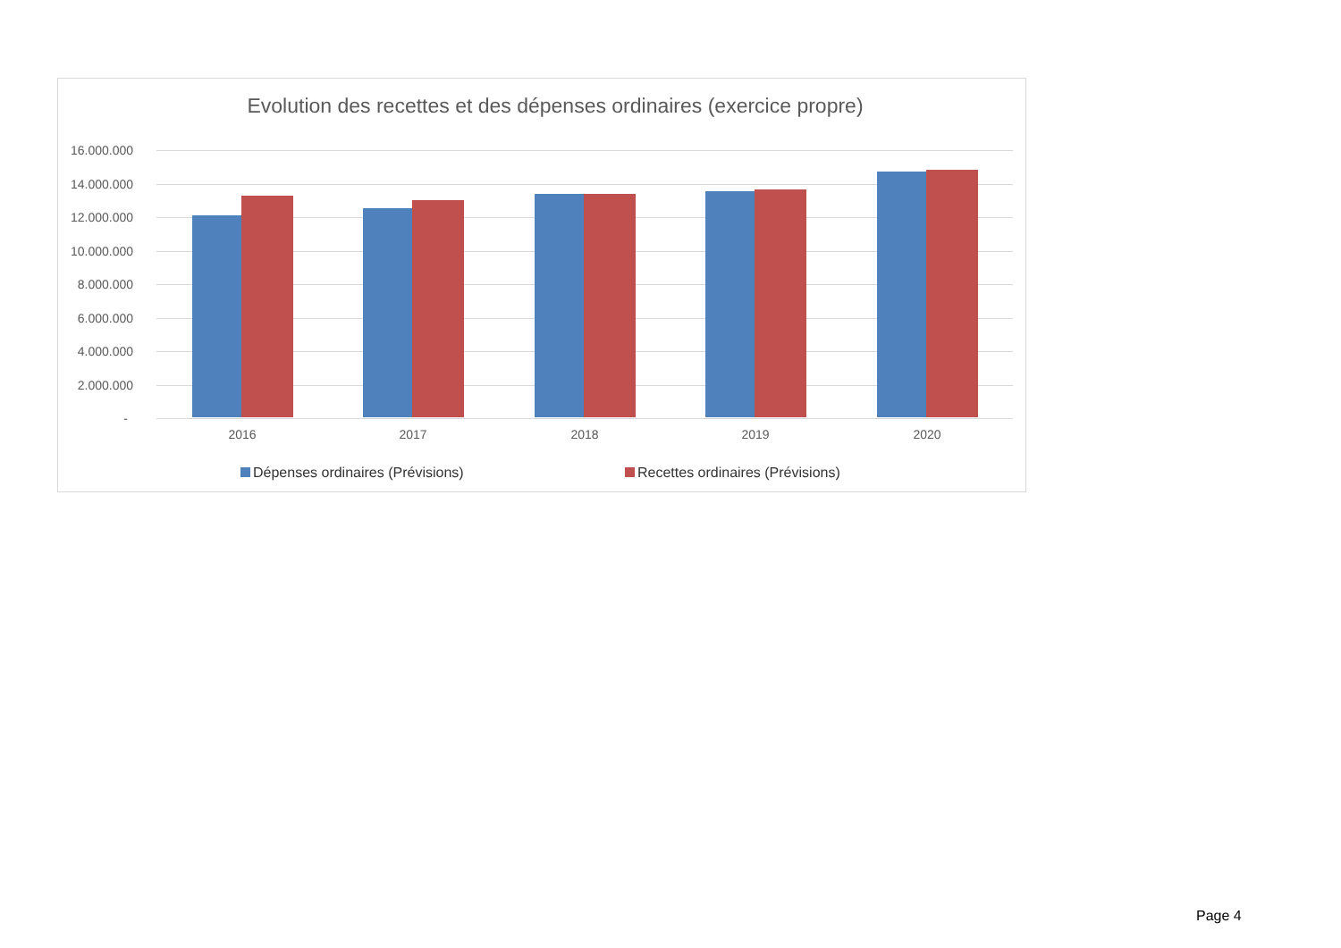Evolution des recettes et des dépenses ordinaires (exercice propre)
16.000.000
14.000.000
12.000.000
10.000.000
8.000.000
6.000.000
4.000.000
2.000.000
-
2016 2017 2018 2019 2020
Dépenses ordinaires (Prévisions) Recettes ordinaires (Prévisions)
Page 4